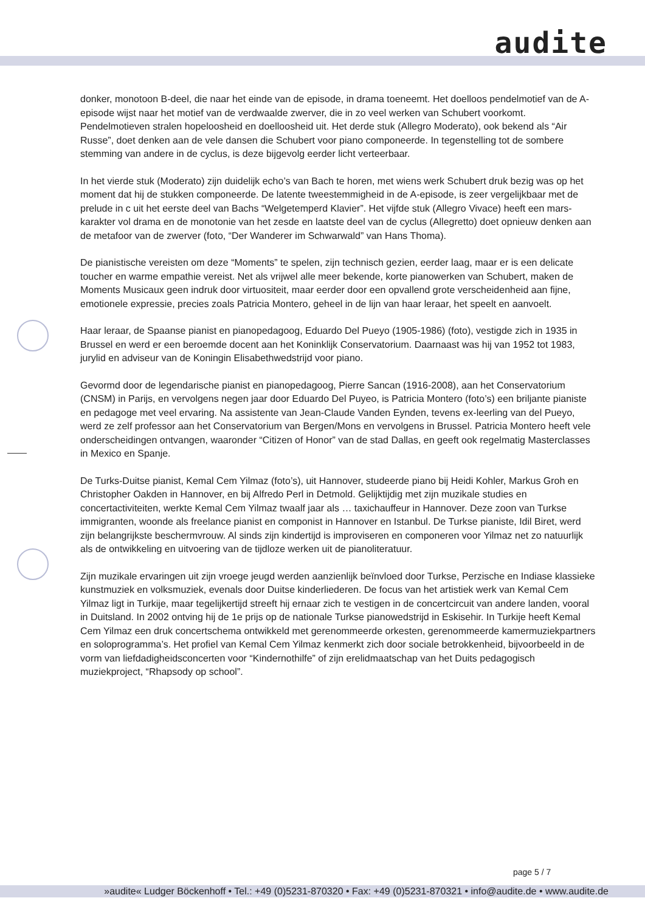audite
donker, monotoon B-deel, die naar het einde van de episode, in drama toeneemt. Het doelloos pendelmotief van de A-episode wijst naar het motief van de verdwaalde zwerver, die in zo veel werken van Schubert voorkomt. Pendelmotieven stralen hopeloosheid en doelloosheid uit. Het derde stuk (Allegro Moderato), ook bekend als “Air Russe”, doet denken aan de vele dansen die Schubert voor piano componeerde. In tegenstelling tot de sombere stemming van andere in de cyclus, is deze bijgevolg eerder licht verteerbaar.
In het vierde stuk (Moderato) zijn duidelijk echo’s van Bach te horen, met wiens werk Schubert druk bezig was op het moment dat hij de stukken componeerde. De latente tweestemmigheid in de A-episode, is zeer vergelijkbaar met de prelude in c uit het eerste deel van Bachs “Welgetemperd Klavier”. Het vijfde stuk (Allegro Vivace) heeft een mars-karakter vol drama en de monotonie van het zesde en laatste deel van de cyclus (Allegretto) doet opnieuw denken aan de metafoor van de zwerver (foto, “Der Wanderer im Schwarwald” van Hans Thoma).
De pianistische vereisten om deze “Moments” te spelen, zijn technisch gezien, eerder laag, maar er is een delicate toucher en warme empathie vereist. Net als vrijwel alle meer bekende, korte pianowerken van Schubert, maken de Moments Musicaux geen indruk door virtuositeit, maar eerder door een opvallend grote verscheidenheid aan fijne, emotionele expressie, precies zoals Patricia Montero, geheel in de lijn van haar leraar, het speelt en aanvoelt.
Haar leraar, de Spaanse pianist en pianopedagoog, Eduardo Del Pueyo (1905-1986) (foto), vestigde zich in 1935 in Brussel en werd er een beroemde docent aan het Koninklijk Conservatorium. Daarnaast was hij van 1952 tot 1983, jurylid en adviseur van de Koningin Elisabethwedstrijd voor piano.
Gevormd door de legendarische pianist en pianopedagoog, Pierre Sancan (1916-2008), aan het Conservatorium (CNSM) in Parijs, en vervolgens negen jaar door Eduardo Del Puyeo, is Patricia Montero (foto’s) een briljante pianiste en pedagoge met veel ervaring. Na assistente van Jean-Claude Vanden Eynden, tevens ex-leerling van del Pueyo, werd ze zelf professor aan het Conservatorium van Bergen/Mons en vervolgens in Brussel. Patricia Montero heeft vele onderscheidingen ontvangen, waaronder “Citizen of Honor” van de stad Dallas, en geeft ook regelmatig Masterclasses in Mexico en Spanje.
De Turks-Duitse pianist, Kemal Cem Yilmaz (foto’s), uit Hannover, studeerde piano bij Heidi Kohler, Markus Groh en Christopher Oakden in Hannover, en bij Alfredo Perl in Detmold. Gelijktijdig met zijn muzikale studies en concertactiviteiten, werkte Kemal Cem Yilmaz twaalf jaar als … taxichauffeur in Hannover. Deze zoon van Turkse immigranten, woonde als freelance pianist en componist in Hannover en Istanbul. De Turkse pianiste, Idil Biret, werd zijn belangrijkste beschermvrouw. Al sinds zijn kindertijd is improviseren en componeren voor Yilmaz net zo natuurlijk als de ontwikkeling en uitvoering van de tijdloze werken uit de pianoliteratuur.
Zijn muzikale ervaringen uit zijn vroege jeugd werden aanzienlijk beïnvloed door Turkse, Perzische en Indiase klassieke kunstmuziek en volksmuziek, evenals door Duitse kinderliederen. De focus van het artistiek werk van Kemal Cem Yilmaz ligt in Turkije, maar tegelijkertijd streeft hij ernaar zich te vestigen in de concertcircuit van andere landen, vooral in Duitsland. In 2002 ontving hij de 1e prijs op de nationale Turkse pianowedstrijd in Eskisehir. In Turkije heeft Kemal Cem Yilmaz een druk concertschema ontwikkeld met gerenommeerde orkesten, gerenommeerde kamermuziekpartners en soloprogramma’s. Het profiel van Kemal Cem Yilmaz kenmerkt zich door sociale betrokkenheid, bijvoorbeeld in de vorm van liefdadigheidsconcerten voor “Kindernothilfe” of zijn erelidmaatschap van het Duits pedagogisch muziekproject, “Rhapsody op school”.
page 5 / 7
»audite« Ludger Böckenhoff • Tel.: +49 (0)5231-870320 • Fax: +49 (0)5231-870321 • info@audite.de • www.audite.de